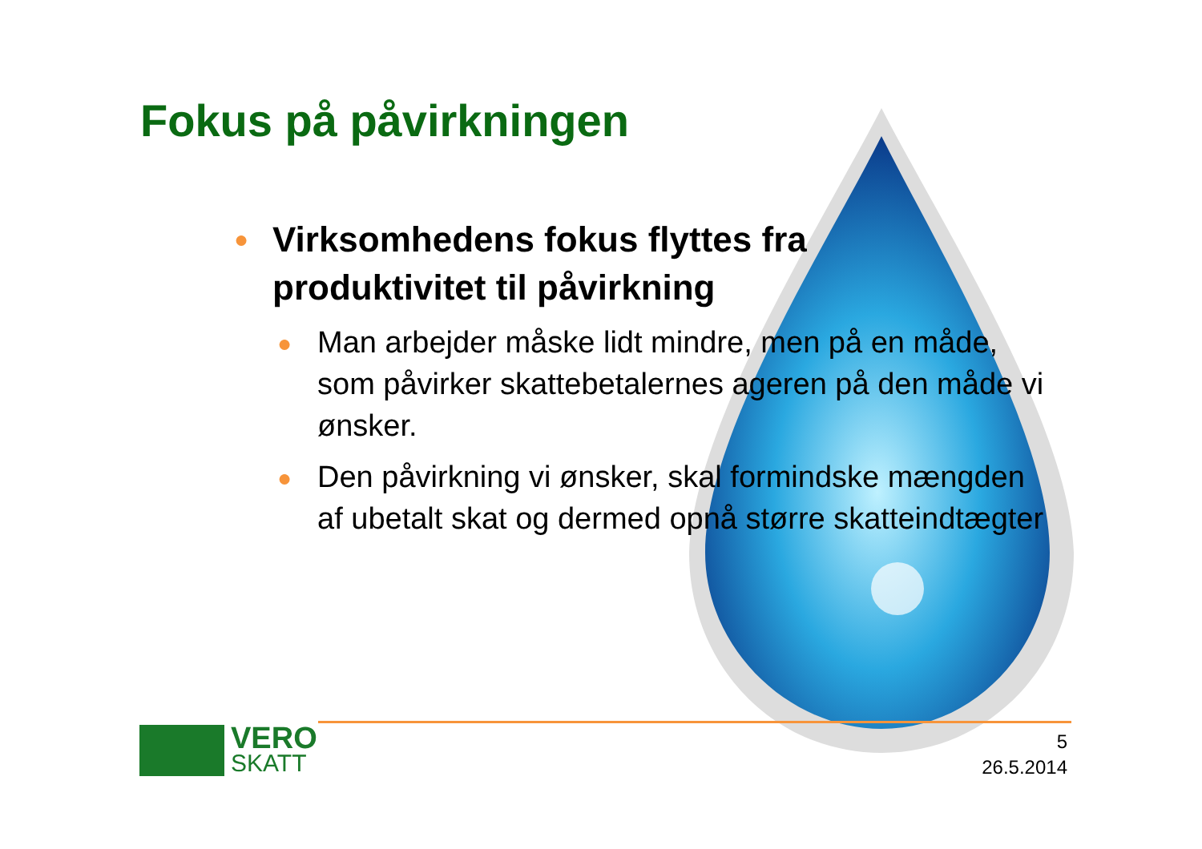Fokus på påvirkningen
● Virksomhedens fokus flyttes fra produktivitet til påvirkning
● Man arbejder måske lidt mindre, men på en måde, som påvirker skattebetalernes ageren på den måde vi ønsker.
● Den påvirkning vi ønsker, skal formindske mængden af ubetalt skat og dermed opnå større skatteindtægter
VERO
SKATT
5
26.5.2014